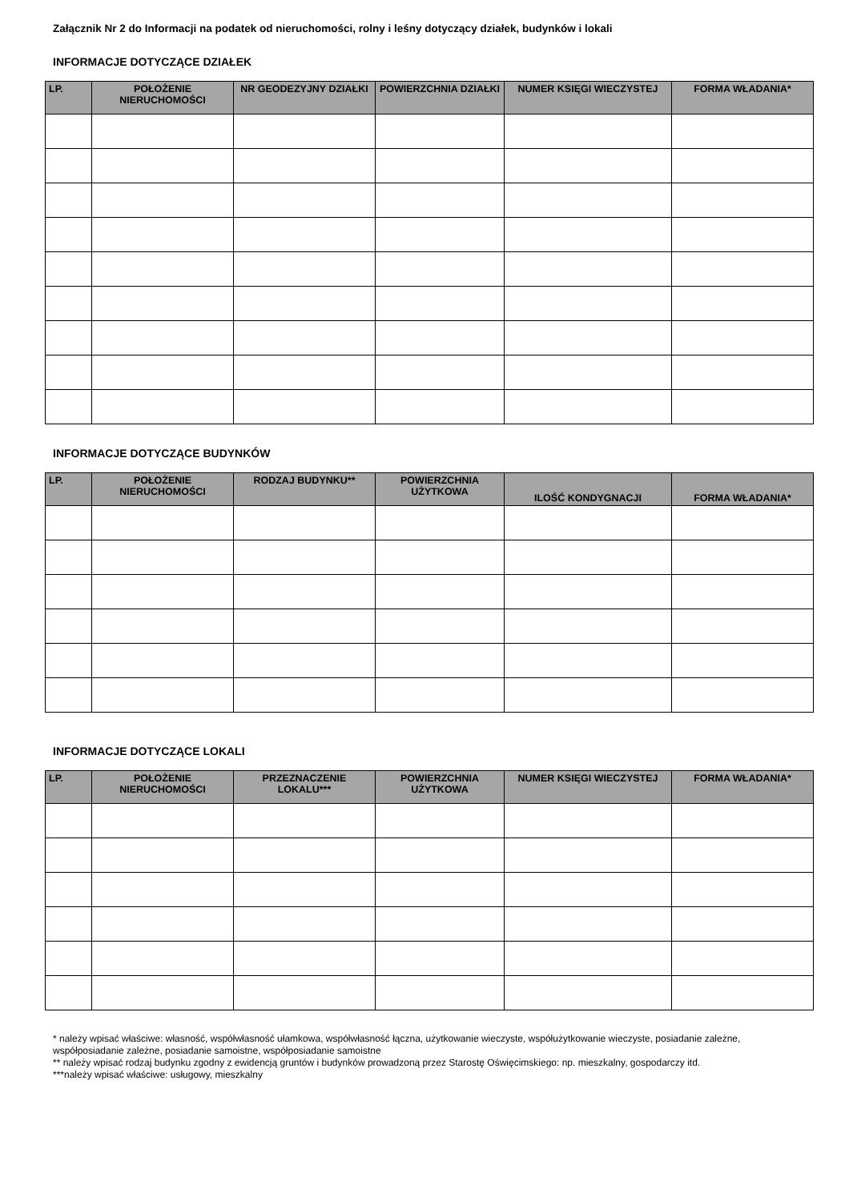Załącznik Nr 2 do Informacji na podatek od nieruchomości, rolny i leśny dotyczący działek, budynków i lokali
INFORMACJE DOTYCZĄCE DZIAŁEK
| LP. | POŁOŻENIE NIERUCHOMOŚCI | NR GEODEZYJNY DZIAŁKI | POWIERZCHNIA DZIAŁKI | NUMER KSIĘGI WIECZYSTEJ | FORMA WŁADANIA* |
| --- | --- | --- | --- | --- | --- |
INFORMACJE DOTYCZĄCE BUDYNKÓW
| LP. | POŁOŻENIE NIERUCHOMOŚCI | RODZAJ BUDYNKU** | POWIERZCHNIA UŻYTKOWA | ILOŚĆ KONDYGNACJI | FORMA WŁADANIA* |
| --- | --- | --- | --- | --- | --- |
INFORMACJE DOTYCZĄCE LOKALI
| LP. | POŁOŻENIE NIERUCHOMOŚCI | PRZEZNACZENIE LOKALU*** | POWIERZCHNIA UŻYTKOWA | NUMER KSIĘGI WIECZYSTEJ | FORMA WŁADANIA* |
| --- | --- | --- | --- | --- | --- |
* należy wpisać właściwe: własność, współwłasność ułamkowa, współwłasność łączna, użytkowanie wieczyste, współużytkowanie wieczyste, posiadanie zależne, współposiadanie zależne, posiadanie samoistne, współposiadanie samoistne
** należy wpisać rodzaj budynku zgodny z ewidencją gruntów i budynków prowadzoną przez Starostę Oświęcimskiego: np. mieszkalny, gospodarczy itd.
***należy wpisać właściwe: usługowy, mieszkalny